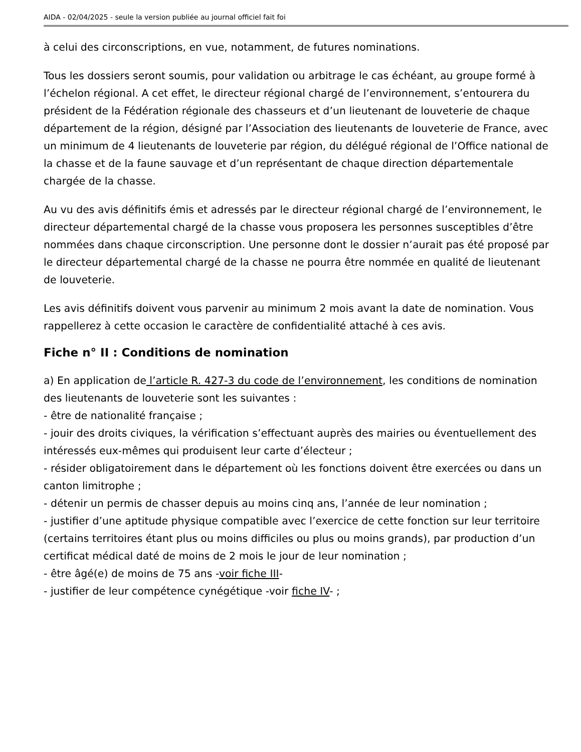AIDA - 02/04/2025 - seule la version publiée au journal officiel fait foi
à celui des circonscriptions, en vue, notamment, de futures nominations.
Tous les dossiers seront soumis, pour validation ou arbitrage le cas échéant, au groupe formé à l’échelon régional. A cet effet, le directeur régional chargé de l’environnement, s’entourera du président de la Fédération régionale des chasseurs et d’un lieutenant de louveterie de chaque département de la région, désigné par l’Association des lieutenants de louveterie de France, avec un minimum de 4 lieutenants de louveterie par région, du délégué régional de l’Office national de la chasse et de la faune sauvage et d’un représentant de chaque direction départementale chargée de la chasse.
Au vu des avis définitifs émis et adressés par le directeur régional chargé de l’environnement, le directeur départemental chargé de la chasse vous proposera les personnes susceptibles d’être nommées dans chaque circonscription. Une personne dont le dossier n’aurait pas été proposé par le directeur départemental chargé de la chasse ne pourra être nommée en qualité de lieutenant de louveterie.
Les avis définitifs doivent vous parvenir au minimum 2 mois avant la date de nomination. Vous rappellerez à cette occasion le caractère de confidentialité attaché à ces avis.
Fiche n° II : Conditions de nomination
a) En application de l’article R. 427-3 du code de l’environnement, les conditions de nomination des lieutenants de louveterie sont les suivantes :
- être de nationalité française ;
- jouir des droits civiques, la vérification s’effectuant auprès des mairies ou éventuellement des intéressés eux-mêmes qui produisent leur carte d’électeur ;
- résider obligatoirement dans le département où les fonctions doivent être exercées ou dans un canton limitrophe ;
- détenir un permis de chasser depuis au moins cinq ans, l’année de leur nomination ;
- justifier d’une aptitude physique compatible avec l’exercice de cette fonction sur leur territoire (certains territoires étant plus ou moins difficiles ou plus ou moins grands), par production d’un certificat médical daté de moins de 2 mois le jour de leur nomination ;
- être âgé(e) de moins de 75 ans -voir fiche III-
- justifier de leur compétence cynégétique -voir fiche IV- ;